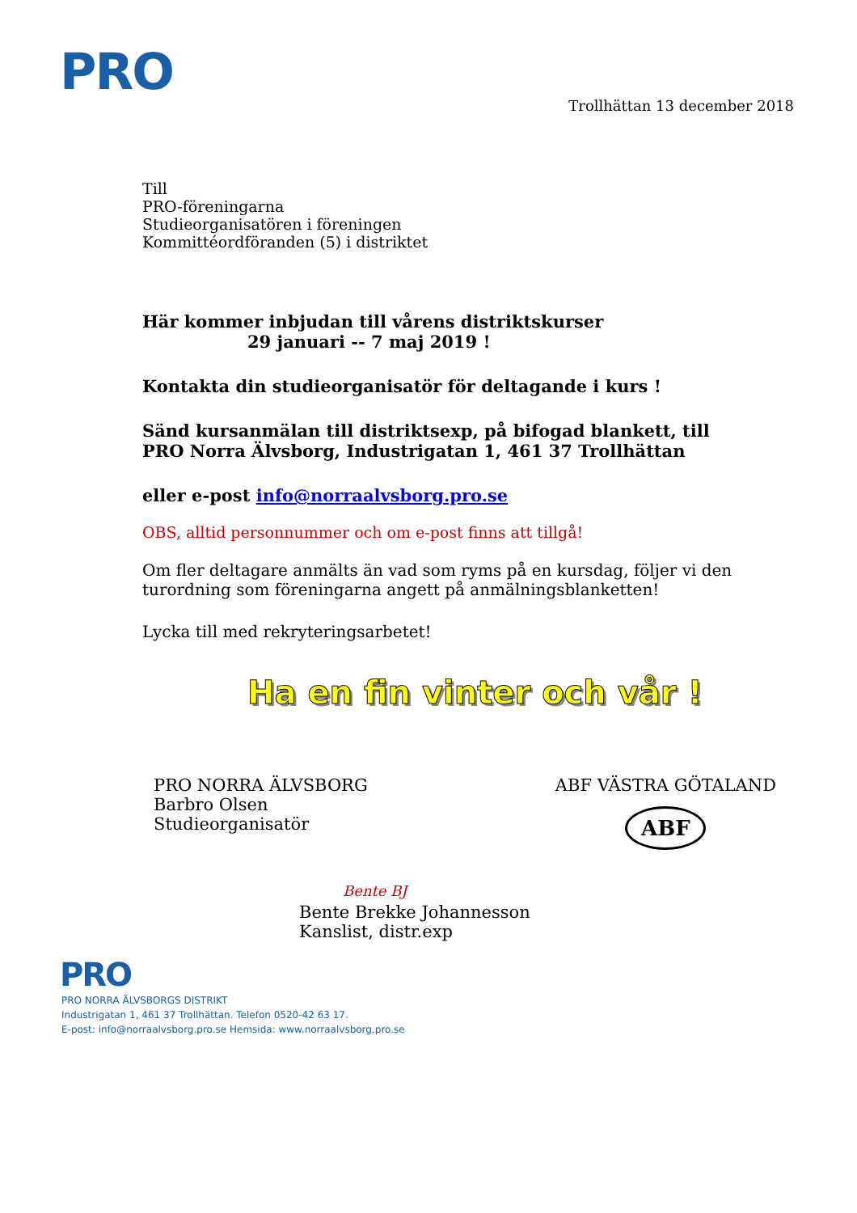PRO
Trollhättan 13 december 2018
Till
PRO-föreningarna
Studieorganisatören i föreningen
Kommittéordföranden (5) i distriktet
Här kommer inbjudan till vårens distriktskurser
29 januari -- 7 maj 2019 !
Kontakta din studieorganisatör för deltagande i kurs !
Sänd kursanmälan till distriktsexp, på bifogad blankett, till
PRO Norra Älvsborg, Industrigatan 1, 461 37 Trollhättan
eller e-post info@norraalvsborg.pro.se
OBS, alltid personnummer och om e-post finns att tillgå!
Om fler deltagare anmälts än vad som ryms på en kursdag, följer vi den
turordning som föreningarna angett på anmälningsblanketten!
Lycka till med rekryteringsarbetet!
Ha en fin vinter och vår !
PRO NORRA ÄLVSBORG
Barbro Olsen
Studieorganisatör
ABF VÄSTRA GÖTALAND
ABF
Bente BJ
Bente Brekke Johannesson
Kanslist, distr.exp
PRO
PRO NORRA ÄLVSBORGS DISTRIKT
Industrigatan 1, 461 37 Trollhättan. Telefon 0520-42 63 17.
E-post: info@norraalvsborg.pro.se Hemsida: www.norraalvsborg.pro.se